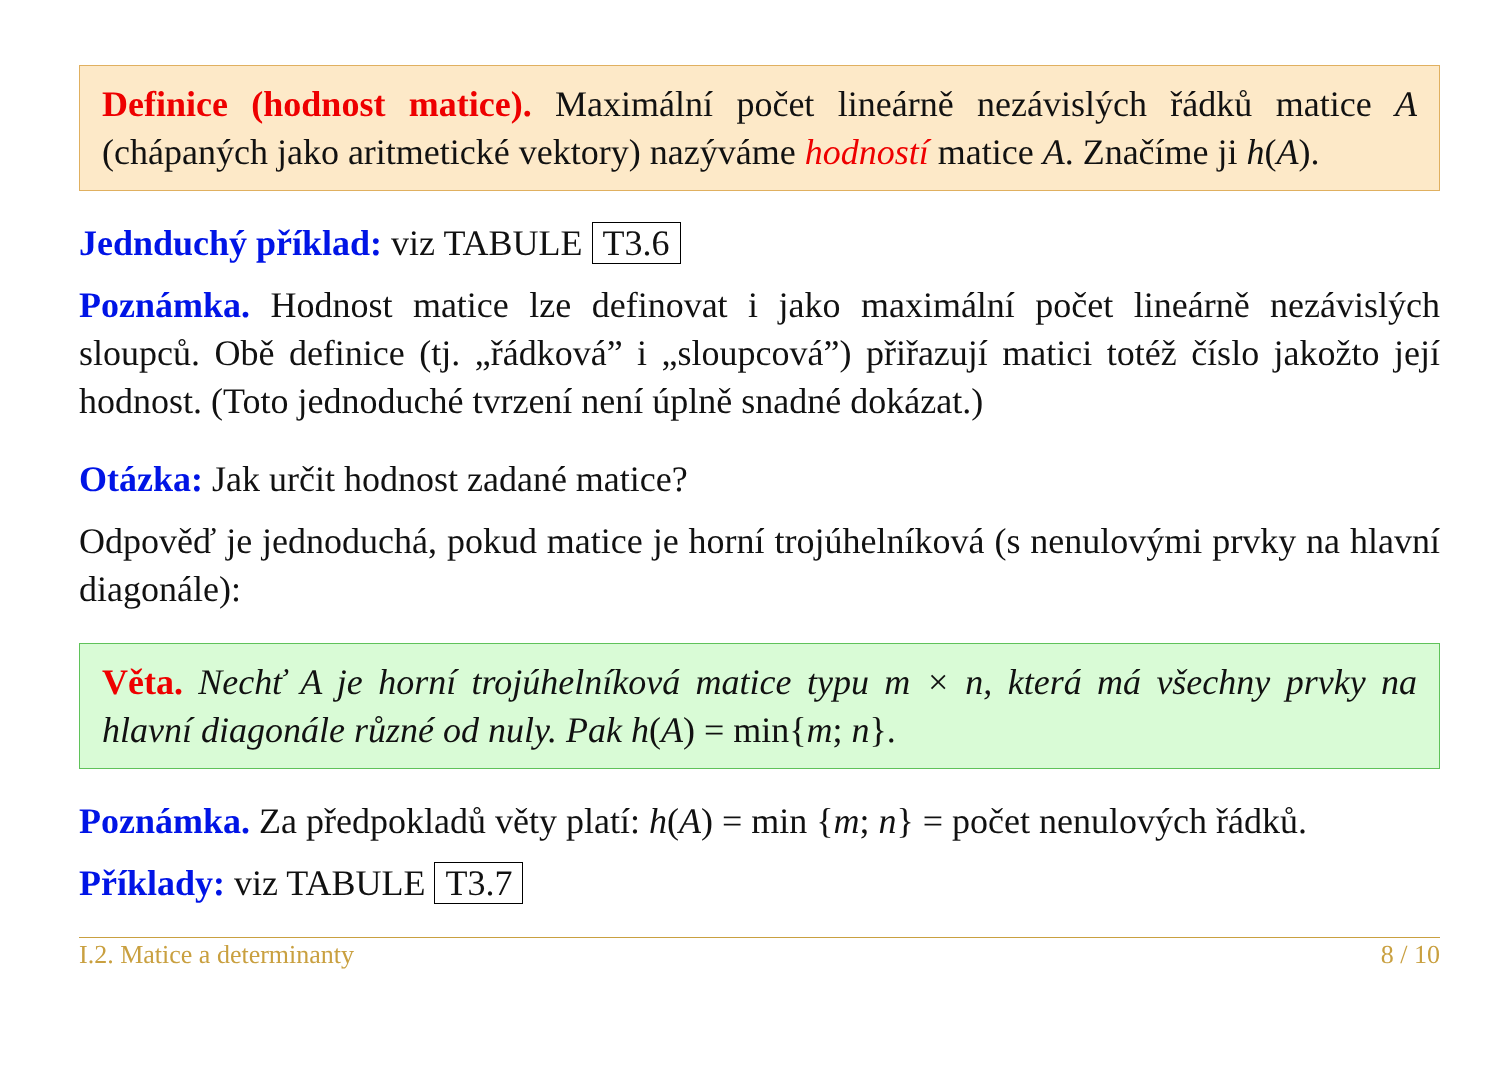Definice (hodnost matice). Maximální počet lineárně nezávislých řádků matice A (chápaných jako aritmetické vektory) nazýváme hodností matice A. Značíme ji h(A).
Jednduchý příklad: viz TABULE T3.6
Poznámka. Hodnost matice lze definovat i jako maximální počet lineárně nezávislých sloupců. Obě definice (tj. „řádková” i „sloupcová”) přiřazují matici totéž číslo jakožto její hodnost. (Toto jednoduché tvrzení není úplně snadné dokázat.)
Otázka: Jak určit hodnost zadané matice?
Odpověď je jednoduchá, pokud matice je horní trojúhelníková (s nenulovými prvky na hlavní diagonále):
Věta. Nechť A je horní trojúhelníková matice typu m × n, která má všechny prvky na hlavní diagonále různé od nuly. Pak h(A) = min{m; n}.
Poznámka. Za předpokladů věty platí: h(A) = min {m; n} = počet nenulových řádků.
Příklady: viz TABULE T3.7
I.2. Matice a determinanty 8 / 10